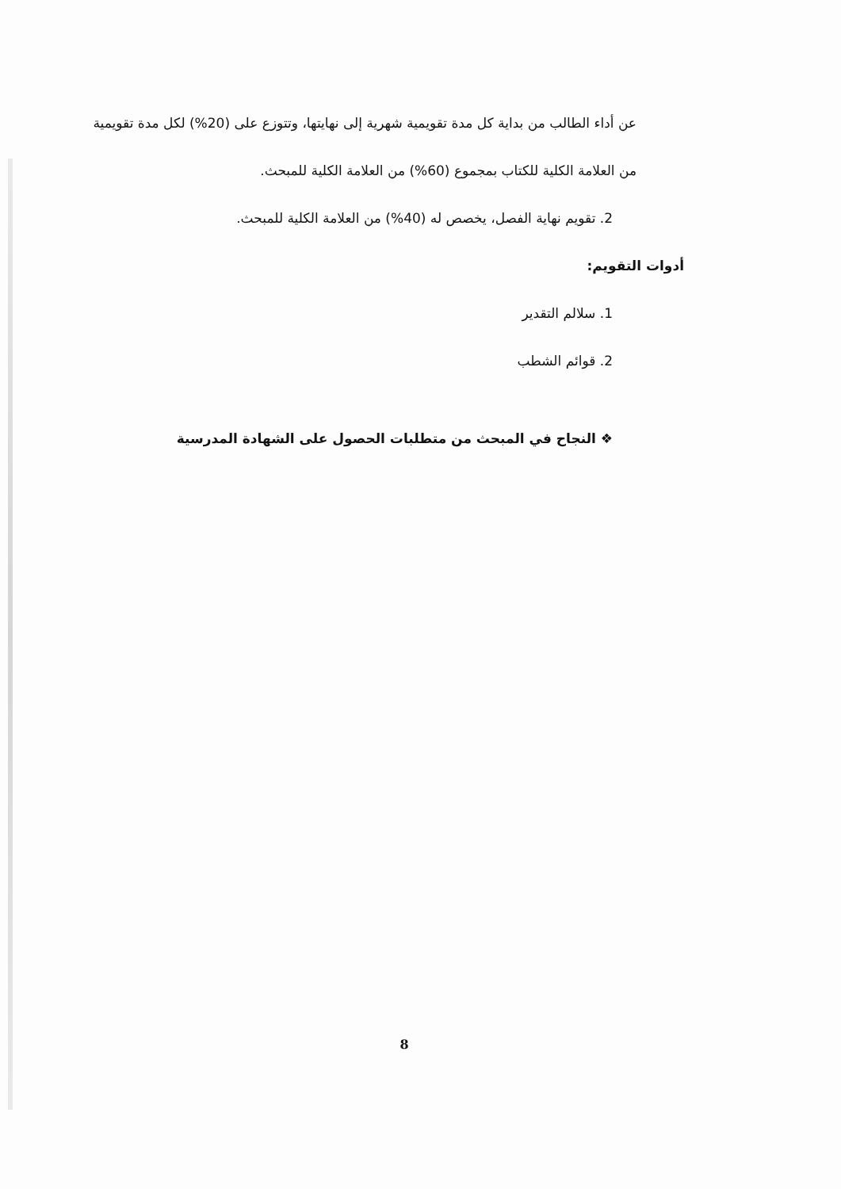عن أداء الطالب من بداية كل مدة تقويمية شهرية إلى نهايتها، وتتوزع على (20%) لكل مدة تقويمية من العلامة الكلية للكتاب بمجموع (60%) من العلامة الكلية للمبحث.
2. تقويم نهاية الفصل، يخصص له (40%) من العلامة الكلية للمبحث.
أدوات التقويم:
1. سلالم التقدير
2. قوائم الشطب
❖ النجاح في المبحث من متطلبات الحصول على الشهادة المدرسية
8